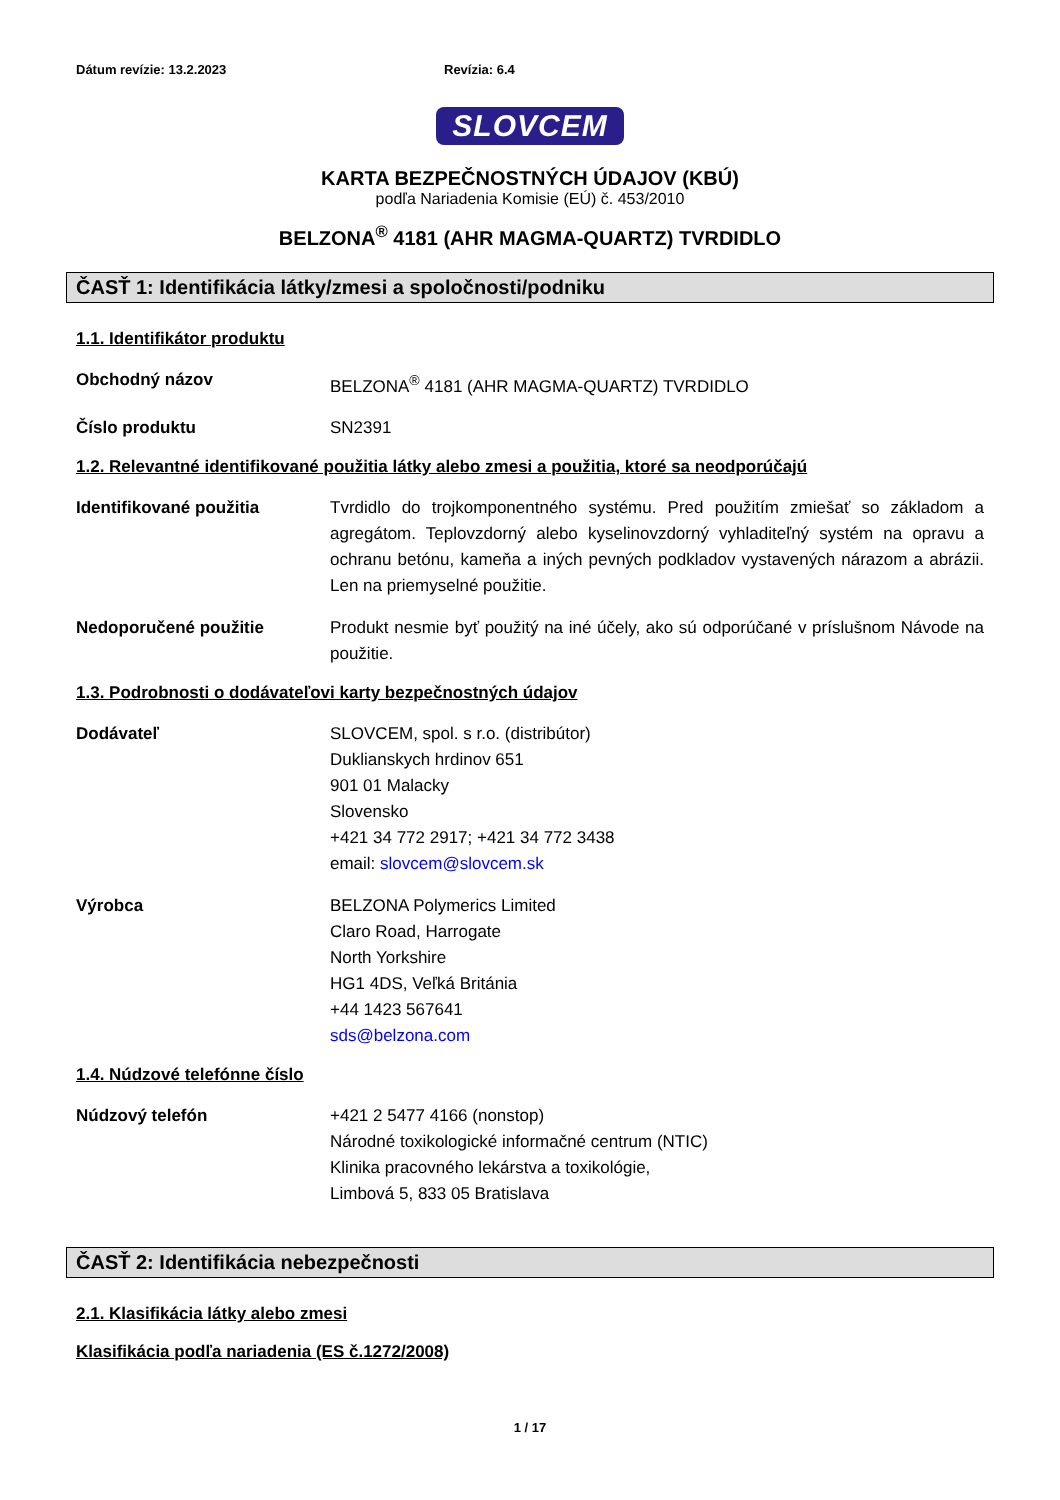Dátum revízie: 13.2.2023 Revízia: 6.4
SLOVCEM
KARTA BEZPEČNOSTNÝCH ÚDAJOV (KBÚ)
podľa Nariadenia Komisie (EÚ) č. 453/2010
BELZONA<sup>®</sup> 4181 (AHR MAGMA-QUARTZ) TVRDIDLO
ČASŤ 1: Identifikácia látky/zmesi a spoločnosti/podniku
1.1. Identifikátor produktu
Obchodný názov BELZONA<sup>®</sup> 4181 (AHR MAGMA-QUARTZ) TVRDIDLO
Číslo produktu SN2391
1.2. Relevantné identifikované použitia látky alebo zmesi a použitia, ktoré sa neodporúčajú
Identifikované použitia Tvrdidlo do trojkomponentného systému. Pred použitím zmiešať so základom a agregátom. Teplovzdorný alebo kyselinovzdorný vyhladiteľný systém na opravu a ochranu betónu, kameňa a iných pevných podkladov vystavených nárazom a abrázii. Len na priemyselné použitie.
Nedoporučené použitie Produkt nesmie byť použitý na iné účely, ako sú odporúčané v príslušnom Návode na použitie.
1.3. Podrobnosti o dodávateľovi karty bezpečnostných údajov
Dodávateľ SLOVCEM, spol. s r.o. (distribútor)
Duklianskych hrdinov 651
901 01 Malacky
Slovensko
+421 34 772 2917; +421 34 772 3438
email: slovcem@slovcem.sk
Výrobca BELZONA Polymerics Limited
Claro Road, Harrogate
North Yorkshire
HG1 4DS, Veľká Británia
+44 1423 567641
sds@belzona.com
1.4. Núdzové telefónne číslo
Núdzový telefón +421 2 5477 4166 (nonstop)
Národné toxikologické informačné centrum (NTIC)
Klinika pracovného lekárstva a toxikológie,
Limbová 5, 833 05 Bratislava
ČASŤ 2: Identifikácia nebezpečnosti
2.1. Klasifikácia látky alebo zmesi
Klasifikácia podľa nariadenia (ES č.1272/2008)
1 / 17